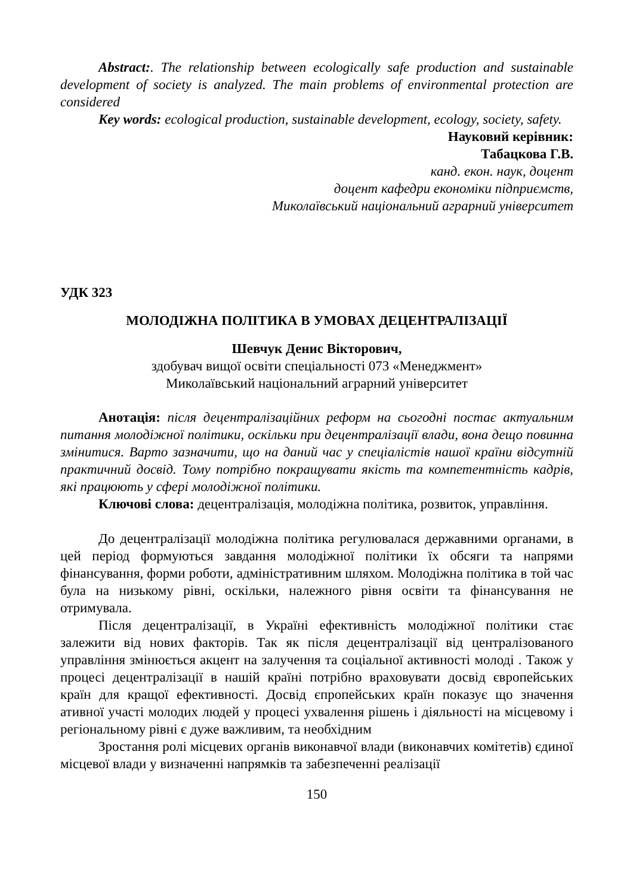Abstract:. The relationship between ecologically safe production and sustainable development of society is analyzed. The main problems of environmental protection are considered
Key words: ecological production, sustainable development, ecology, society, safety.
Науковий керівник:
Табацкова Г.В.
канд. екон. наук, доцент
доцент кафедри економіки підприємств,
Миколаївський національний аграрний університет
УДК 323
МОЛОДІЖНА ПОЛІТИКА В УМОВАХ ДЕЦЕНТРАЛІЗАЦІЇ
Шевчук Денис Вікторович,
здобувач вищої освіти спеціальності 073 «Менеджмент»
Миколаївський національний аграрний університет
Анотація: після децентралізаційних реформ на сьогодні постає актуальним питання молодіжної політики, оскільки при децентралізації влади, вона дещо повинна змінитися. Варто зазначити, що на даний час у спеціалістів нашої країни відсутній практичний досвід. Тому потрібно покращувати якість та компетентність кадрів, які працюють у сфері молодіжної політики.
Ключові слова: децентралізація, молодіжна політика, розвиток, управління.
До децентралізації молодіжна політика регулювалася державними органами, в цей період формуються завдання молодіжної політики їх обсяги та напрями фінансування, форми роботи, адміністративним шляхом. Молодіжна політика в той час була на низькому рівні, оскільки, належного рівня освіти та фінансування не отримувала.
Після децентралізації, в Україні ефективність молодіжної політики стає залежити від нових факторів. Так як після децентралізації від централізованого управління змінюється акцент на залучення та соціальної активності молоді . Також у процесі децентралізації в нашій країні потрібно враховувати досвід європейських країн для кращої ефективності. Досвід єпропейських країн показує що значення ативної участі молодих людей у процесі ухвалення рішень і діяльності на місцевому і регіональному рівні є дуже важливим, та необхідним
Зростання ролі місцевих органів виконавчої влади (виконавчих комітетів) єдиної місцевої влади у визначенні напрямків та забезпеченні реалізації
150